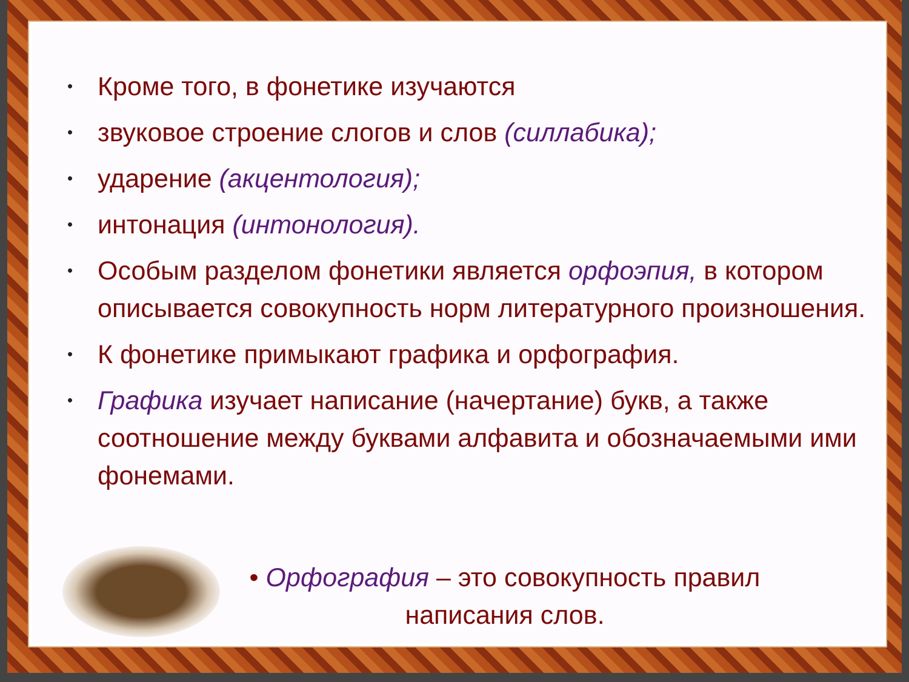• Кроме того, в фонетике изучаются
• звуковое строение слогов и слов (силлабика);
• ударение (акцентология);
• интонация (интонология).
• Особым разделом фонетики является орфоэпия, в котором описывается совокупность норм литературного произношения.
• К фонетике примыкают графика и орфография.
• Графика изучает написание (начертание) букв, а также соотношение между буквами алфавита и обозначаемыми ими фонемами.
• Орфография – это совокупность правил написания слов.